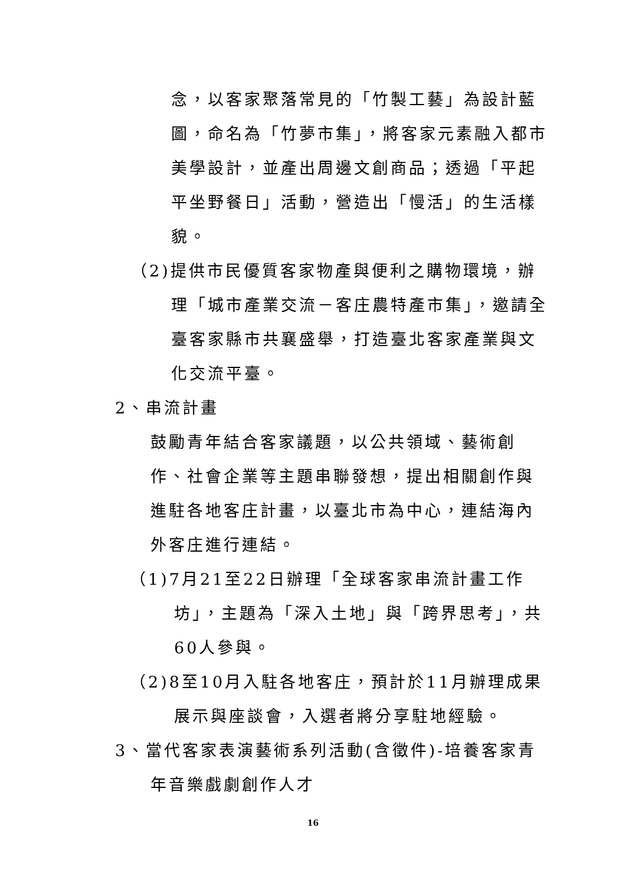念，以客家聚落常見的「竹製工藝」為設計藍圖，命名為「竹夢市集」，將客家元素融入都市美學設計，並產出周邊文創商品；透過「平起平坐野餐日」活動，營造出「慢活」的生活樣貌。
（2)提供市民優質客家物產與便利之購物環境，辦理「城市產業交流－客庄農特產市集」，邀請全臺客家縣市共襄盛舉，打造臺北客家產業與文化交流平臺。
2、串流計畫
鼓勵青年結合客家議題，以公共領域、藝術創作、社會企業等主題串聯發想，提出相關創作與進駐各地客庄計畫，以臺北市為中心，連結海內外客庄進行連結。
（1)7月21至22日辦理「全球客家串流計畫工作坊」，主題為「深入土地」與「跨界思考」，共60人參與。
（2)8至10月入駐各地客庄，預計於11月辦理成果展示與座談會，入選者將分享駐地經驗。
3、當代客家表演藝術系列活動(含徵件)-培養客家青年音樂戲劇創作人才
16